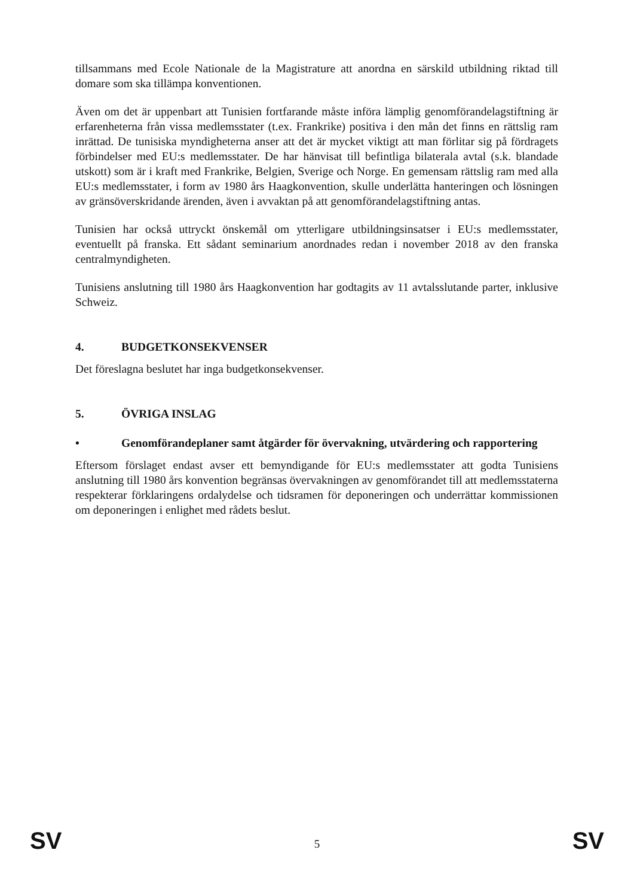tillsammans med Ecole Nationale de la Magistrature att anordna en särskild utbildning riktad till domare som ska tillämpa konventionen.
Även om det är uppenbart att Tunisien fortfarande måste införa lämplig genomförandelagstiftning är erfarenheterna från vissa medlemsstater (t.ex. Frankrike) positiva i den mån det finns en rättslig ram inrättad. De tunisiska myndigheterna anser att det är mycket viktigt att man förlitar sig på fördragets förbindelser med EU:s medlemsstater. De har hänvisat till befintliga bilaterala avtal (s.k. blandade utskott) som är i kraft med Frankrike, Belgien, Sverige och Norge. En gemensam rättslig ram med alla EU:s medlemsstater, i form av 1980 års Haagkonvention, skulle underlätta hanteringen och lösningen av gränsöverskridande ärenden, även i avvaktan på att genomförandelagstiftning antas.
Tunisien har också uttryckt önskemål om ytterligare utbildningsinsatser i EU:s medlemsstater, eventuellt på franska. Ett sådant seminarium anordnades redan i november 2018 av den franska centralmyndigheten.
Tunisiens anslutning till 1980 års Haagkonvention har godtagits av 11 avtalsslutande parter, inklusive Schweiz.
4. BUDGETKONSEKVENSER
Det föreslagna beslutet har inga budgetkonsekvenser.
5. ÖVRIGA INSLAG
• Genomförandeplaner samt åtgärder för övervakning, utvärdering och rapportering
Eftersom förslaget endast avser ett bemyndigande för EU:s medlemsstater att godta Tunisiens anslutning till 1980 års konvention begränsas övervakningen av genomförandet till att medlemsstaterna respekterar förklaringens ordalydelse och tidsramen för deponeringen och underrättar kommissionen om deponeringen i enlighet med rådets beslut.
SV 5 SV